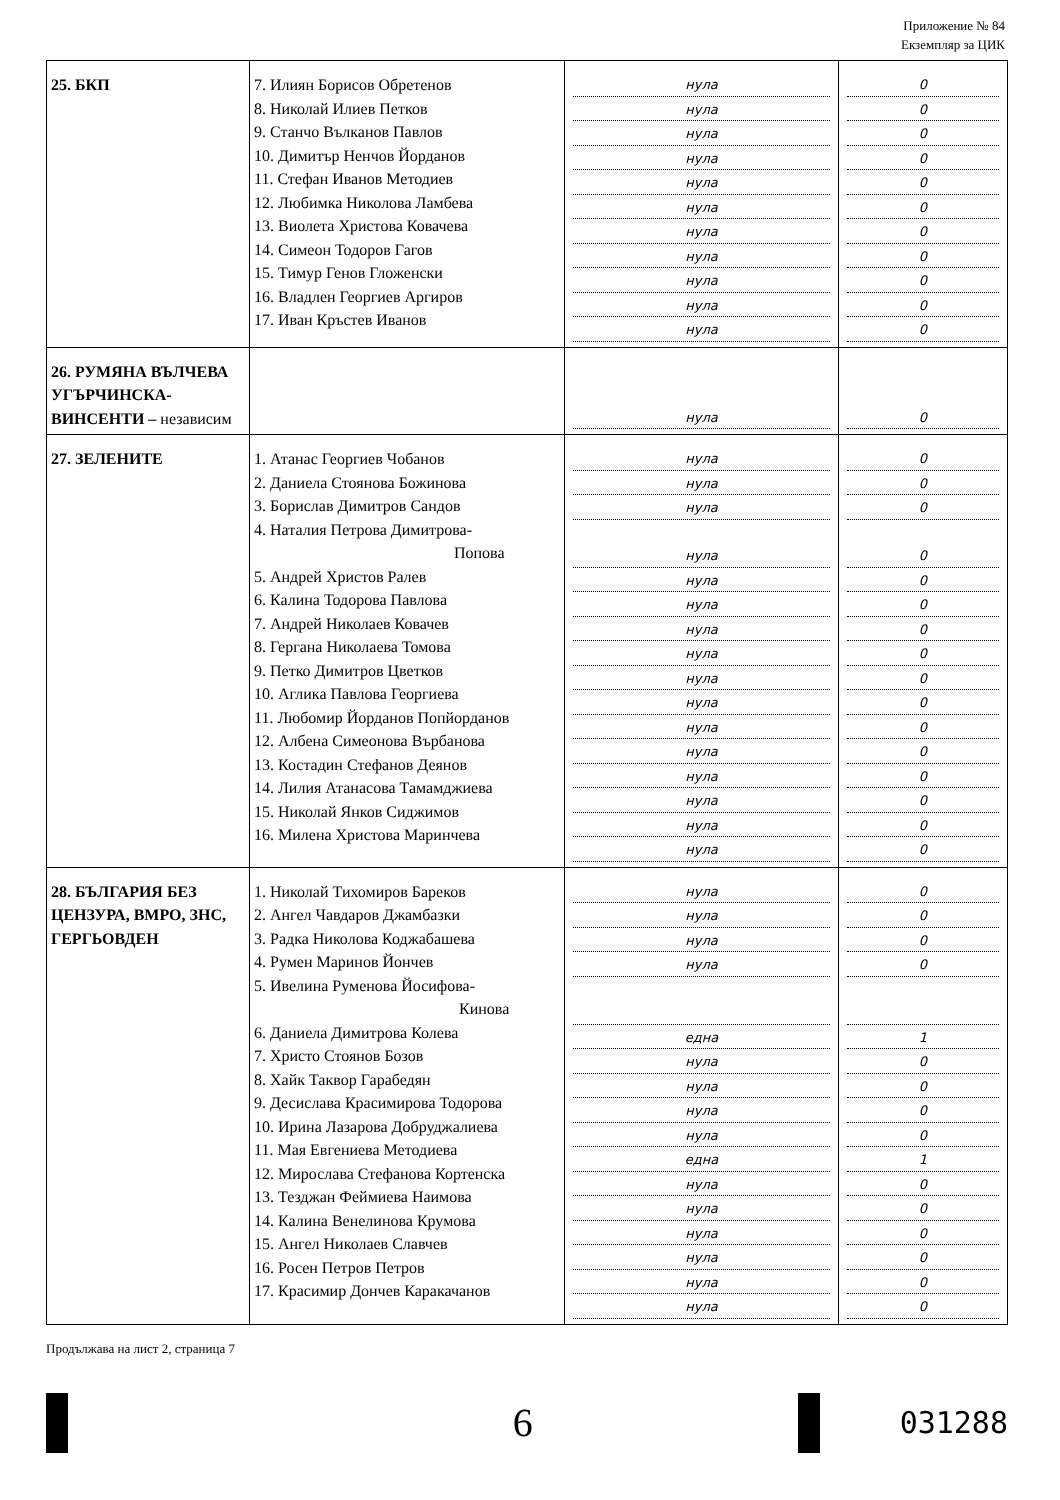Приложение № 84
Екземпляр за ЦИК
| 25. БКП | 7. Илиян Борисов Обретенов 8. Николай Илиев Петков 9. Станчо Вълканов Павлов 10. Димитър Ненчов Йорданов 11. Стефан Иванов Методиев 12. Любимка Николова Ламбева 13. Виолета Христова Ковачева 14. Симеон Тодоров Гагов 15. Тимур Генов Гложенски 16. Владлен Георгиев Аргиров 17. Иван Кръстев Иванов | нула нула нула нула нула нула нула нула нула нула нула | 0 0 0 0 0 0 0 0 0 0 0 |
| 26. РУМЯНА ВЪЛЧЕВА УГЪРЧИНСКА-ВИНСЕНТИ – независим | | нула | 0 |
| 27. ЗЕЛЕНИТЕ | 1. Атанас Георгиев Чобанов 2. Даниела Стоянова Божинова 3. Борислав Димитров Сандов 4. Наталия Петрова Димитрова- Попова 5. Андрей Христов Ралев 6. Калина Тодорова Павлова 7. Андрей Николаев Ковачев 8. Гергана Николаева Томова 9. Петко Димитров Цветков 10. Аглика Павлова Георгиева 11. Любомир Йорданов Попйорданов 12. Албена Симеонова Върбанова 13. Костадин Стефанов Деянов 14. Лилия Атанасова Тамамджиева 15. Николай Янков Сиджимов 16. Милена Христова Маринчева | нула нула нула нула нула нула нула нула нула нула нула нула нула нула нула нула | 0 0 0 0 0 0 0 0 0 0 0 0 0 0 0 0 |
| 28. БЪЛГАРИЯ БЕЗ ЦЕНЗУРА, ВМРО, ЗНС, ГЕРГЬОВДЕН | 1. Николай Тихомиров Бареков 2. Ангел Чавдаров Джамбазки 3. Радка Николова Коджабашева 4. Румен Маринов Йончев 5. Ивелина Руменова Йосифова- Кинова 6. Даниела Димитрова Колева 7. Христо Стоянов Бозов 8. Хайк Таквор Гарабедян 9. Десислава Красимирова Тодорова 10. Ирина Лазарова Добруджалиева 11. Мая Евгениева Методиева 12. Мирослава Стефанова Кортенска 13. Тезджан Феймиева Наимова 14. Калина Венелинова Крумова 15. Ангел Николаев Славчев 16. Росен Петров Петров 17. Красимир Дончев Каракачанов | нула нула нула нула една нула нула нула нула една нула нула нула нула нула нула | 0 0 0 0 1 0 0 0 0 1 0 0 0 0 0 0 |
Продължава на лист 2, страница 7
6
031288